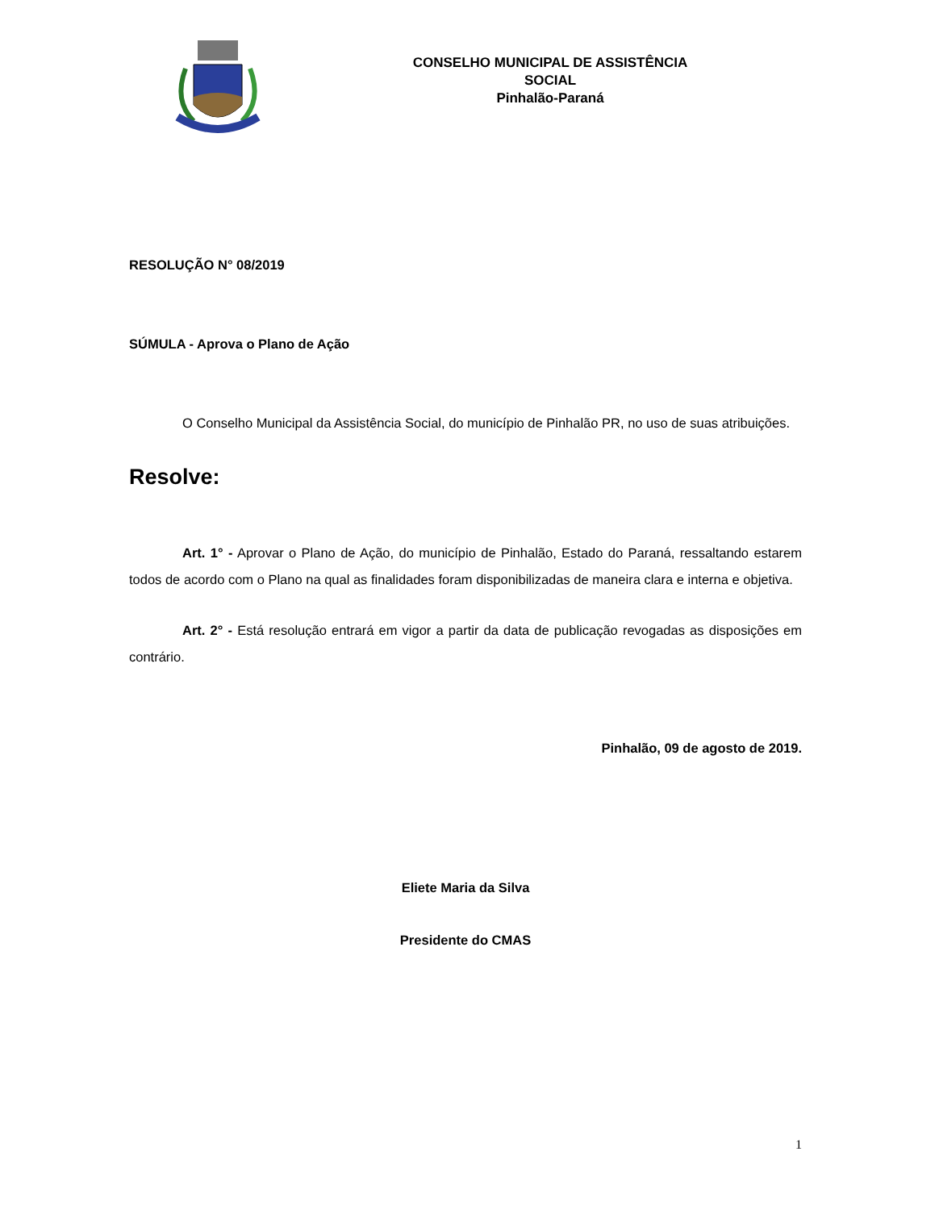CONSELHO MUNICIPAL DE ASSISTÊNCIA
SOCIAL
Pinhalão-Paraná
RESOLUÇÃO N° 08/2019
SÚMULA - Aprova o Plano de Ação
O Conselho Municipal da Assistência Social, do município de Pinhalão PR, no uso de suas atribuições.
Resolve:
Art. 1° - Aprovar o Plano de Ação, do município de Pinhalão, Estado do Paraná, ressaltando estarem todos de acordo com o Plano na qual as finalidades foram disponibilizadas de maneira clara e interna e objetiva.
Art. 2° - Está resolução entrará em vigor a partir da data de publicação revogadas as disposições em contrário.
Pinhalão, 09 de agosto de 2019.
Eliete Maria da Silva
Presidente do CMAS
1